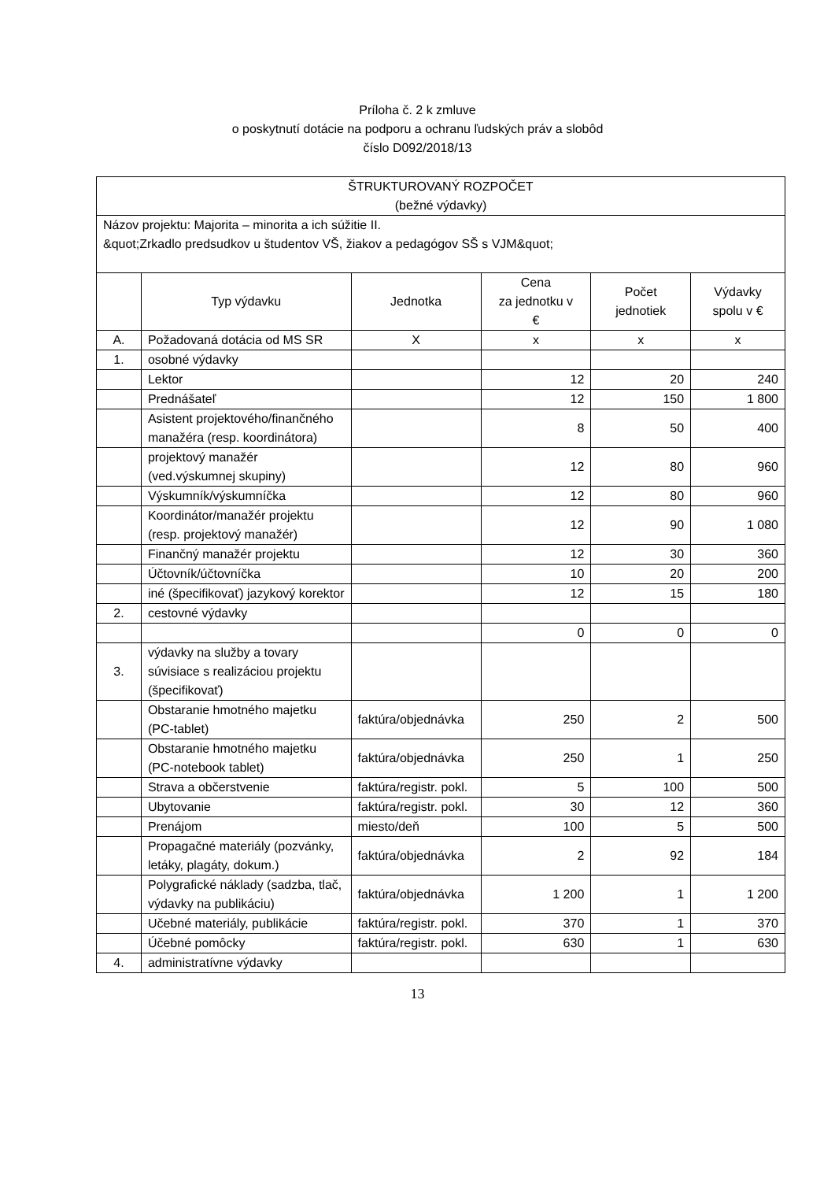Príloha č. 2 k zmluve
o poskytnutí dotácie na podporu a ochranu ľudských práv a slobôd
číslo D092/2018/13
| ŠTRUKTUROVANÝ ROZPOČET (bežné výdavky) | | | | | |
| Názov projektu: Majorita – minorita a ich súžitie II. &quot;Zrkadlo predsudkov u študentov VŠ, žiakov a pedagógov SŠ s VJM&quot; | | | | | |
| | Typ výdavku | Jednotka | Cena za jednotku v € | Počet jednotiek | Výdavky spolu v € |
| A. | Požadovaná dotácia od MS SR | X | x | x | x |
| 1. | osobné výdavky | | | | |
| | Lektor | | 12 | 20 | 240 |
| | Prednášateľ | | 12 | 150 | 1 800 |
| | Asistent projektového/finančného manažéra (resp. koordinátora) | | 8 | 50 | 400 |
| | projektový manažér (ved.výskumnej skupiny) | | 12 | 80 | 960 |
| | Výskumník/výskumníčka | | 12 | 80 | 960 |
| | Koordinátor/manažér projektu (resp. projektový manažér) | | 12 | 90 | 1 080 |
| | Finančný manažér projektu | | 12 | 30 | 360 |
| | Účtovník/účtovníčka | | 10 | 20 | 200 |
| | iné (špecifikovať) jazykový korektor | | 12 | 15 | 180 |
| 2. | cestovné výdavky | | | | |
| | | | 0 | 0 | 0 |
| 3. | výdavky na služby a tovary súvisiace s realizáciou projektu (špecifikovať) | | | | |
| | Obstaranie hmotného majetku (PC-tablet) | faktúra/objednávka | 250 | 2 | 500 |
| | Obstaranie hmotného majetku (PC-notebook tablet) | faktúra/objednávka | 250 | 1 | 250 |
| | Strava a občerstvenie | faktúra/registr. pokl. | 5 | 100 | 500 |
| | Ubytovanie | faktúra/registr. pokl. | 30 | 12 | 360 |
| | Prenájom | miesto/deň | 100 | 5 | 500 |
| | Propagačné materiály (pozvánky, letáky, plagáty, dokum.) | faktúra/objednávka | 2 | 92 | 184 |
| | Polygrafické náklady (sadzba, tlač, výdavky na publikáciu) | faktúra/objednávka | 1 200 | 1 | 1 200 |
| | Učebné materiály, publikácie | faktúra/registr. pokl. | 370 | 1 | 370 |
| | Účebné pomôcky | faktúra/registr. pokl. | 630 | 1 | 630 |
| 4. | administratívne výdavky | | | | |
13